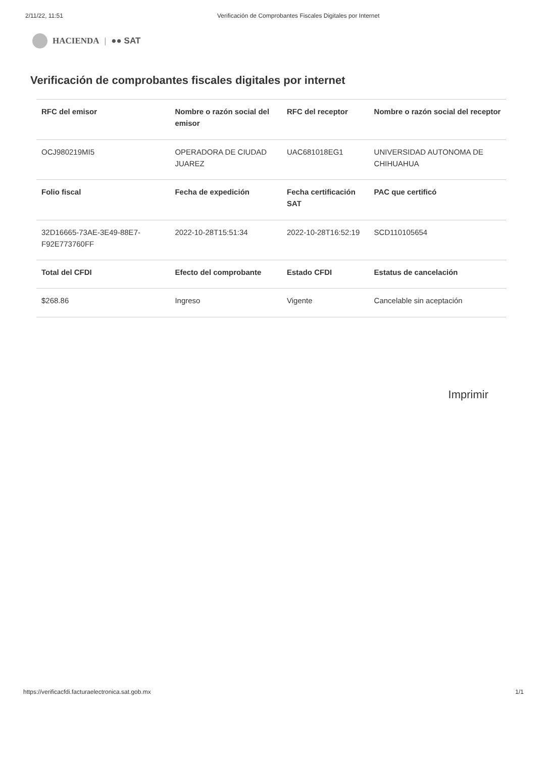2/11/22, 11:51 Verificación de Comprobantes Fiscales Digitales por Internet
HACIENDA | ●● SAT
Verificación de comprobantes fiscales digitales por internet
| RFC del emisor | Nombre o razón social del emisor | RFC del receptor | Nombre o razón social del receptor |
| --- | --- | --- | --- |
| OCJ980219MI5 | OPERADORA DE CIUDAD JUAREZ | UAC681018EG1 | UNIVERSIDAD AUTONOMA DE CHIHUAHUA |
| Folio fiscal | Fecha de expedición | Fecha certificación SAT | PAC que certificó |
| 32D16665-73AE-3E49-88E7-F92E773760FF | 2022-10-28T15:51:34 | 2022-10-28T16:52:19 | SCD110105654 |
| Total del CFDI | Efecto del comprobante | Estado CFDI | Estatus de cancelación |
| $268.86 | Ingreso | Vigente | Cancelable sin aceptación |
Imprimir
https://verificacfdi.facturaelectronica.sat.gob.mx 1/1